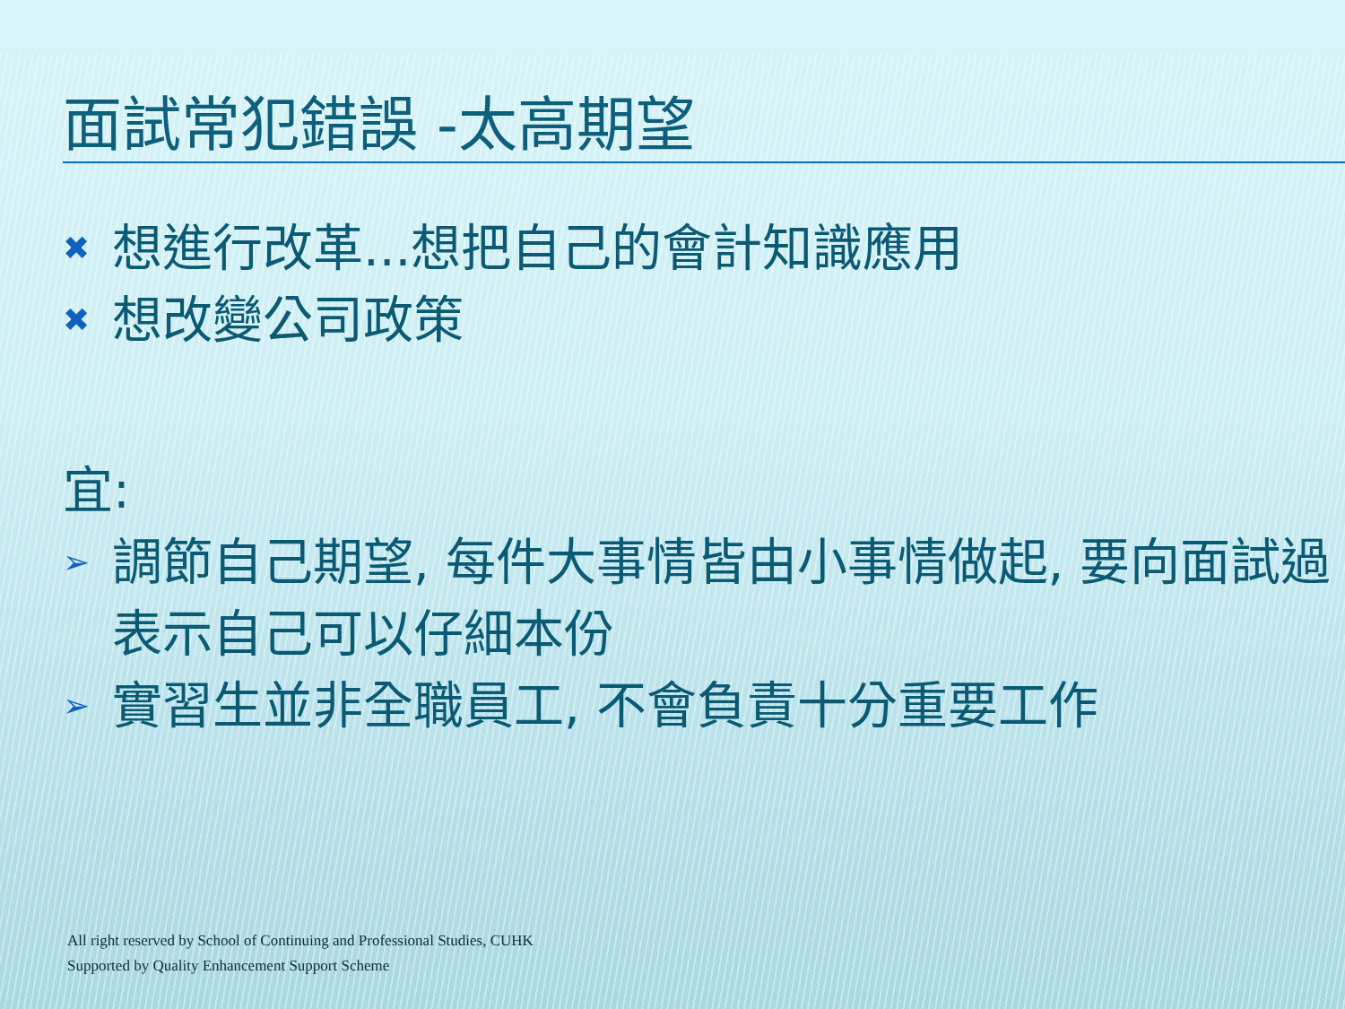面試常犯錯誤 -太高期望
✖ 想進行改革...想把自己的會計知識應用
✖ 想改變公司政策
宜:
➢ 調節自己期望, 每件大事情皆由小事情做起, 要向面試過表示自己可以仔細本份
➢ 實習生並非全職員工, 不會負責十分重要工作
All right reserved by School of Continuing and Professional Studies, CUHK
Supported by Quality Enhancement Support Scheme